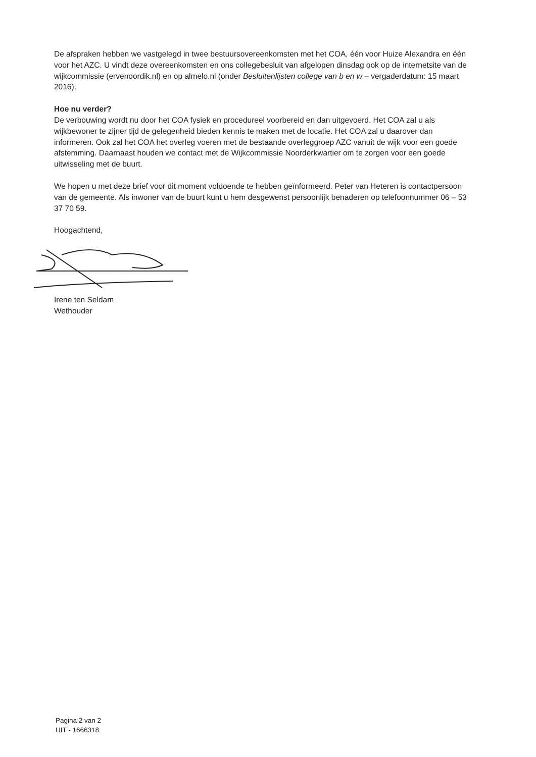De afspraken hebben we vastgelegd in twee bestuursovereenkomsten met het COA, één voor Huize Alexandra en één voor het AZC. U vindt deze overeenkomsten en ons collegebesluit van afgelopen dinsdag ook op de internetsite van de wijkcommissie (ervenoordik.nl) en op almelo.nl (onder Besluitenlijsten college van b en w – vergaderdatum: 15 maart 2016).
Hoe nu verder?
De verbouwing wordt nu door het COA fysiek en procedureel voorbereid en dan uitgevoerd. Het COA zal u als wijkbewoner te zijner tijd de gelegenheid bieden kennis te maken met de locatie. Het COA zal u daarover dan informeren. Ook zal het COA het overleg voeren met de bestaande overleggroep AZC vanuit de wijk voor een goede afstemming. Daarnaast houden we contact met de Wijkcommissie Noorderkwartier om te zorgen voor een goede uitwisseling met de buurt.
We hopen u met deze brief voor dit moment voldoende te hebben geïnformeerd. Peter van Heteren is contactpersoon van de gemeente. Als inwoner van de buurt kunt u hem desgewenst persoonlijk benaderen op telefoonnummer 06 – 53 37 70 59.
Hoogachtend,
Irene ten Seldam
Wethouder
Pagina 2 van 2
UIT - 1666318